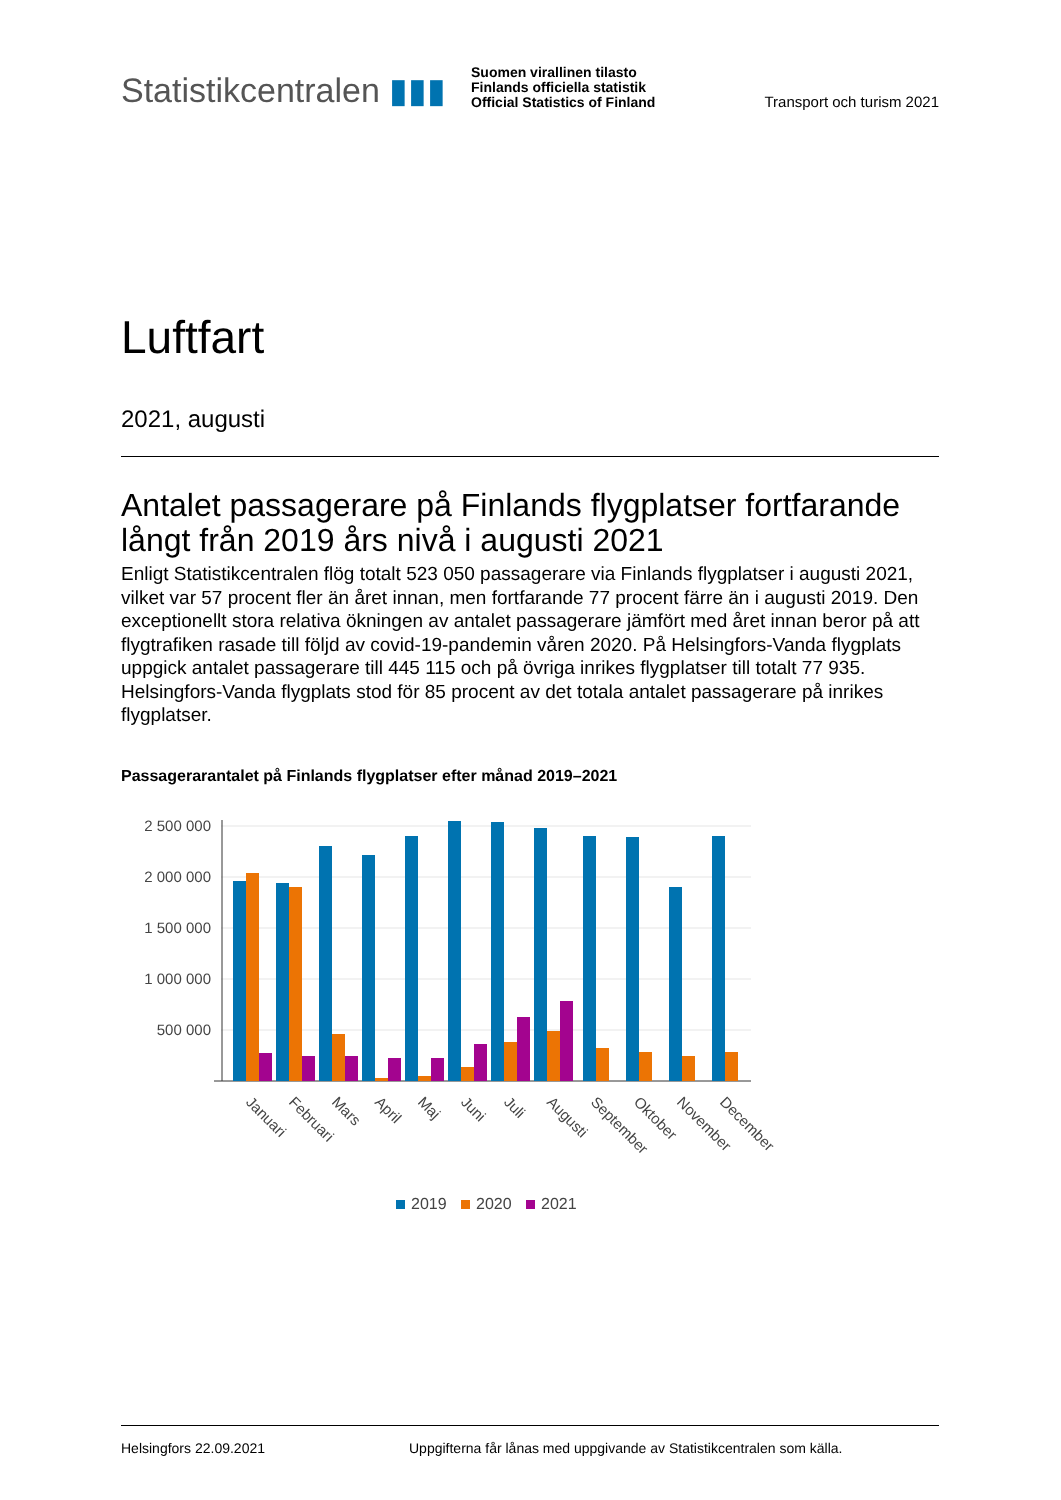Statistikcentralen ▮▮▮
Suomen virallinen tilasto
Finlands officiella statistik
Official Statistics of Finland
Transport och turism 2021
Luftfart
2021, augusti
Antalet passagerare på Finlands flygplatser fortfarande långt från 2019 års nivå i augusti 2021
Enligt Statistikcentralen flög totalt 523 050 passagerare via Finlands flygplatser i augusti 2021, vilket var 57 procent fler än året innan, men fortfarande 77 procent färre än i augusti 2019. Den exceptionellt stora relativa ökningen av antalet passagerare jämfört med året innan beror på att flygtrafiken rasade till följd av covid-19-pandemin våren 2020. På Helsingfors-Vanda flygplats uppgick antalet passagerare till 445 115 och på övriga inrikes flygplatser till totalt 77 935. Helsingfors-Vanda flygplats stod för 85 procent av det totala antalet passagerare på inrikes flygplatser.
Passagerarantalet på Finlands flygplatser efter månad 2019–2021
2 500 000
2 000 000
1 500 000
1 000 000
500 000
Januari
Februari
Mars
April
Maj
Juni
Juli
Augusti
September
Oktober
November
December
2019
2020
2021
Helsingfors 22.09.2021 Uppgifterna får lånas med uppgivande av Statistikcentralen som källa.